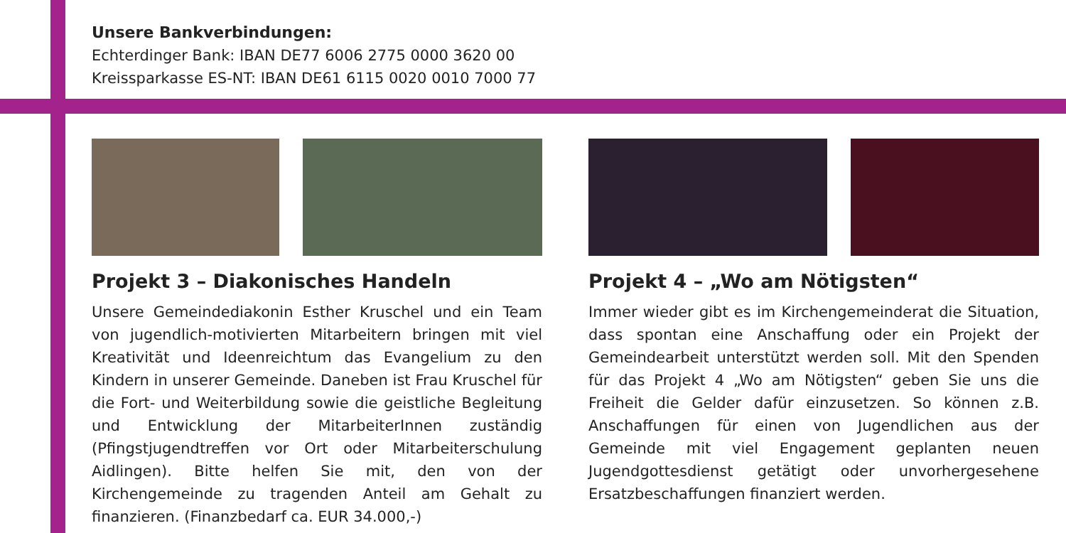Unsere Bankverbindungen:
Echterdinger Bank: IBAN DE77 6006 2775 0000 3620 00
Kreissparkasse ES-NT: IBAN DE61 6115 0020 0010 7000 77
Projekt 3 – Diakonisches Handeln
Unsere Gemeindediakonin Esther Kruschel und ein Team von jugendlich-motivierten Mitarbeitern bringen mit viel Kreativität und Ideenreichtum das Evangelium zu den Kindern in unserer Gemeinde. Daneben ist Frau Kruschel für die Fort- und Weiterbildung sowie die geistliche Begleitung und Entwicklung der MitarbeiterInnen zuständig (Pfingstjugendtreffen vor Ort oder Mitarbeiterschulung Aidlingen). Bitte helfen Sie mit, den von der Kirchengemeinde zu tragenden Anteil am Gehalt zu finanzieren. (Finanzbedarf ca. EUR 34.000,-)
Projekt 4 – „Wo am Nötigsten“
Immer wieder gibt es im Kirchengemeinderat die Situation, dass spontan eine Anschaffung oder ein Projekt der Gemeindearbeit unterstützt werden soll. Mit den Spenden für das Projekt 4 „Wo am Nötigsten“ geben Sie uns die Freiheit die Gelder dafür einzusetzen. So können z.B. Anschaffungen für einen von Jugendlichen aus der Gemeinde mit viel Engagement geplanten neuen Jugendgottesdienst getätigt oder unvorhergesehene Ersatzbeschaffungen finanziert werden.